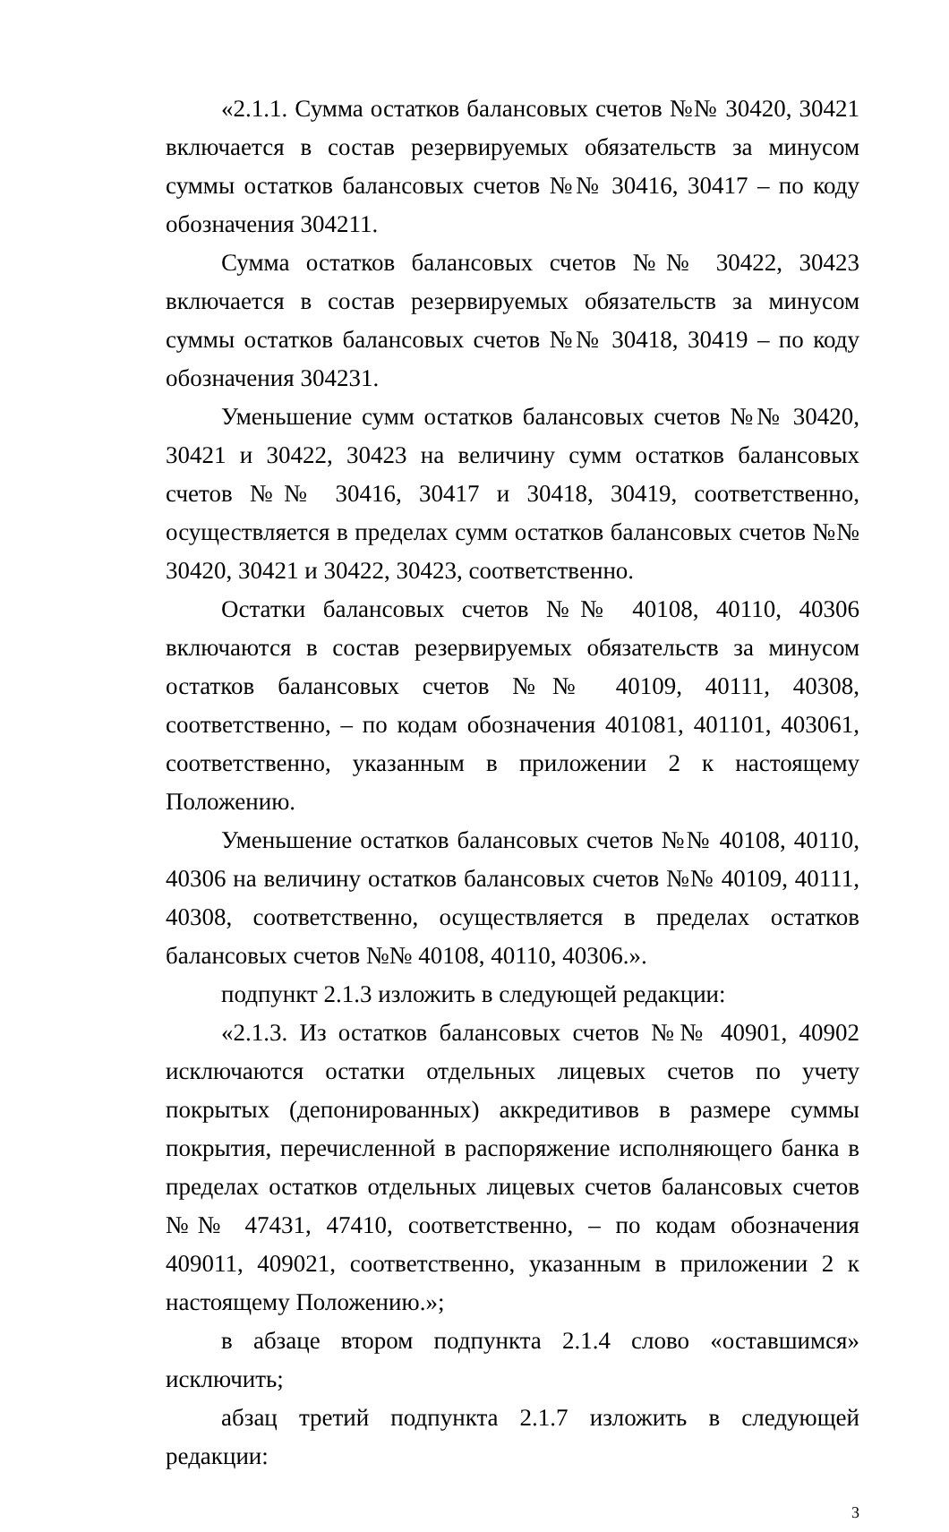«2.1.1. Сумма остатков балансовых счетов №№ 30420, 30421 включается в состав резервируемых обязательств за минусом суммы остатков балансовых счетов №№ 30416, 30417 – по коду обозначения 304211.
Сумма остатков балансовых счетов №№ 30422, 30423 включается в состав резервируемых обязательств за минусом суммы остатков балансовых счетов №№ 30418, 30419 – по коду обозначения 304231.
Уменьшение сумм остатков балансовых счетов №№ 30420, 30421 и 30422, 30423 на величину сумм остатков балансовых счетов №№ 30416, 30417 и 30418, 30419, соответственно, осуществляется в пределах сумм остатков балансовых счетов №№ 30420, 30421 и 30422, 30423, соответственно.
Остатки балансовых счетов №№ 40108, 40110, 40306 включаются в состав резервируемых обязательств за минусом остатков балансовых счетов №№ 40109, 40111, 40308, соответственно, – по кодам обозначения 401081, 401101, 403061, соответственно, указанным в приложении 2 к настоящему Положению.
Уменьшение остатков балансовых счетов №№ 40108, 40110, 40306 на величину остатков балансовых счетов №№ 40109, 40111, 40308, соответственно, осуществляется в пределах остатков балансовых счетов №№ 40108, 40110, 40306.».
подпункт 2.1.3 изложить в следующей редакции:
«2.1.3. Из остатков балансовых счетов №№ 40901, 40902 исключаются остатки отдельных лицевых счетов по учету покрытых (депонированных) аккредитивов в размере суммы покрытия, перечисленной в распоряжение исполняющего банка в пределах остатков отдельных лицевых счетов балансовых счетов №№ 47431, 47410, соответственно, – по кодам обозначения 409011, 409021, соответственно, указанным в приложении 2 к настоящему Положению.»;
в абзаце втором подпункта 2.1.4 слово «оставшимся» исключить;
абзац третий подпункта 2.1.7 изложить в следующей редакции:
3